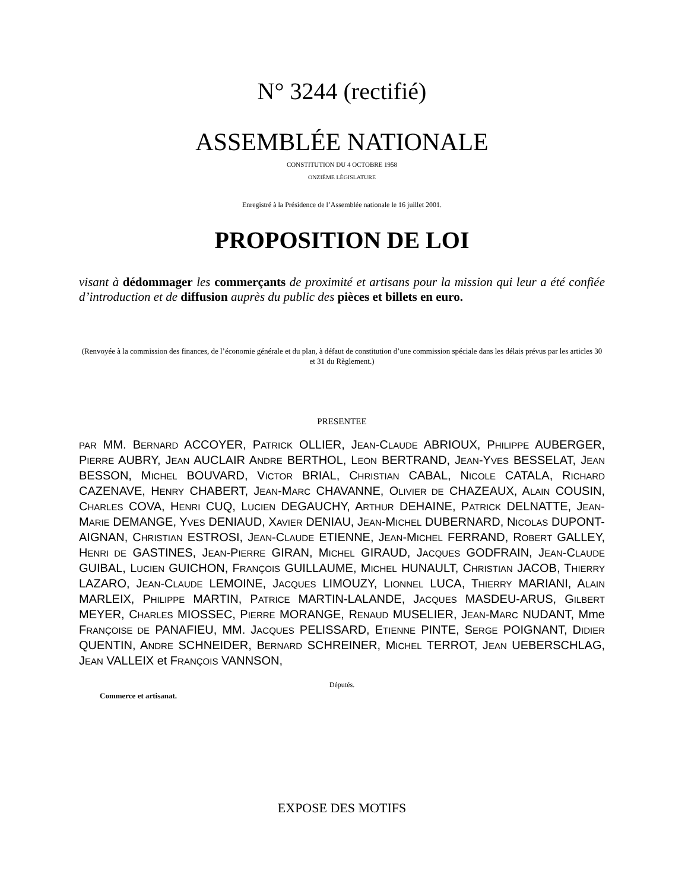N° 3244 (rectifié)
ASSEMBLÉE NATIONALE
CONSTITUTION DU 4 OCTOBRE 1958
ONZIÈME LÉGISLATURE
Enregistré à la Présidence de l’Assemblée nationale le 16 juillet 2001.
PROPOSITION DE LOI
visant à dédommager les commerçants de proximité et artisans pour la mission qui leur a été confiée d’introduction et de diffusion auprès du public des pièces et billets en euro.
(Renvoyée à la commission des finances, de l’économie générale et du plan, à défaut de constitution d’une commission spéciale dans les délais prévus par les articles 30 et 31 du Règlement.)
PRESENTEE
PAR MM. BERNARD ACCOYER, PATRICK OLLIER, JEAN-CLAUDE ABRIOUX, PHILIPPE AUBERGER, PIERRE AUBRY, JEAN AUCLAIR ANDRE BERTHOL, LEON BERTRAND, JEAN-YVES BESSELAT, JEAN BESSON, MICHEL BOUVARD, VICTOR BRIAL, CHRISTIAN CABAL, NICOLE CATALA, RICHARD CAZENAVE, HENRY CHABERT, JEAN-MARC CHAVANNE, OLIVIER DE CHAZEAUX, ALAIN COUSIN, CHARLES COVA, HENRI CUQ, LUCIEN DEGAUCHY, ARTHUR DEHAINE, PATRICK DELNATTE, JEAN-MARIE DEMANGE, YVES DENIAUD, XAVIER DENIAU, JEAN-MICHEL DUBERNARD, NICOLAS DUPONT-AIGNAN, CHRISTIAN ESTROSI, JEAN-CLAUDE ETIENNE, JEAN-MICHEL FERRAND, ROBERT GALLEY, HENRI DE GASTINES, JEAN-PIERRE GIRAN, MICHEL GIRAUD, JACQUES GODFRAIN, JEAN-CLAUDE GUIBAL, LUCIEN GUICHON, FRANÇOIS GUILLAUME, MICHEL HUNAULT, CHRISTIAN JACOB, THIERRY LAZARO, JEAN-CLAUDE LEMOINE, JACQUES LIMOUZY, LIONNEL LUCA, THIERRY MARIANI, ALAIN MARLEIX, PHILIPPE MARTIN, PATRICE MARTIN-LALANDE, JACQUES MASDEU-ARUS, GILBERT MEYER, CHARLES MIOSSEC, PIERRE MORANGE, RENAUD MUSELIER, JEAN-MARC NUDANT, Mme FRANÇOISE DE PANAFIEU, MM. JACQUES PELISSARD, ETIENNE PINTE, SERGE POIGNANT, DIDIER QUENTIN, ANDRE SCHNEIDER, BERNARD SCHREINER, MICHEL TERROT, JEAN UEBERSCHLAG, JEAN VALLEIX et FRANÇOIS VANNSON,
Députés.
Commerce et artisanat.
EXPOSE DES MOTIFS